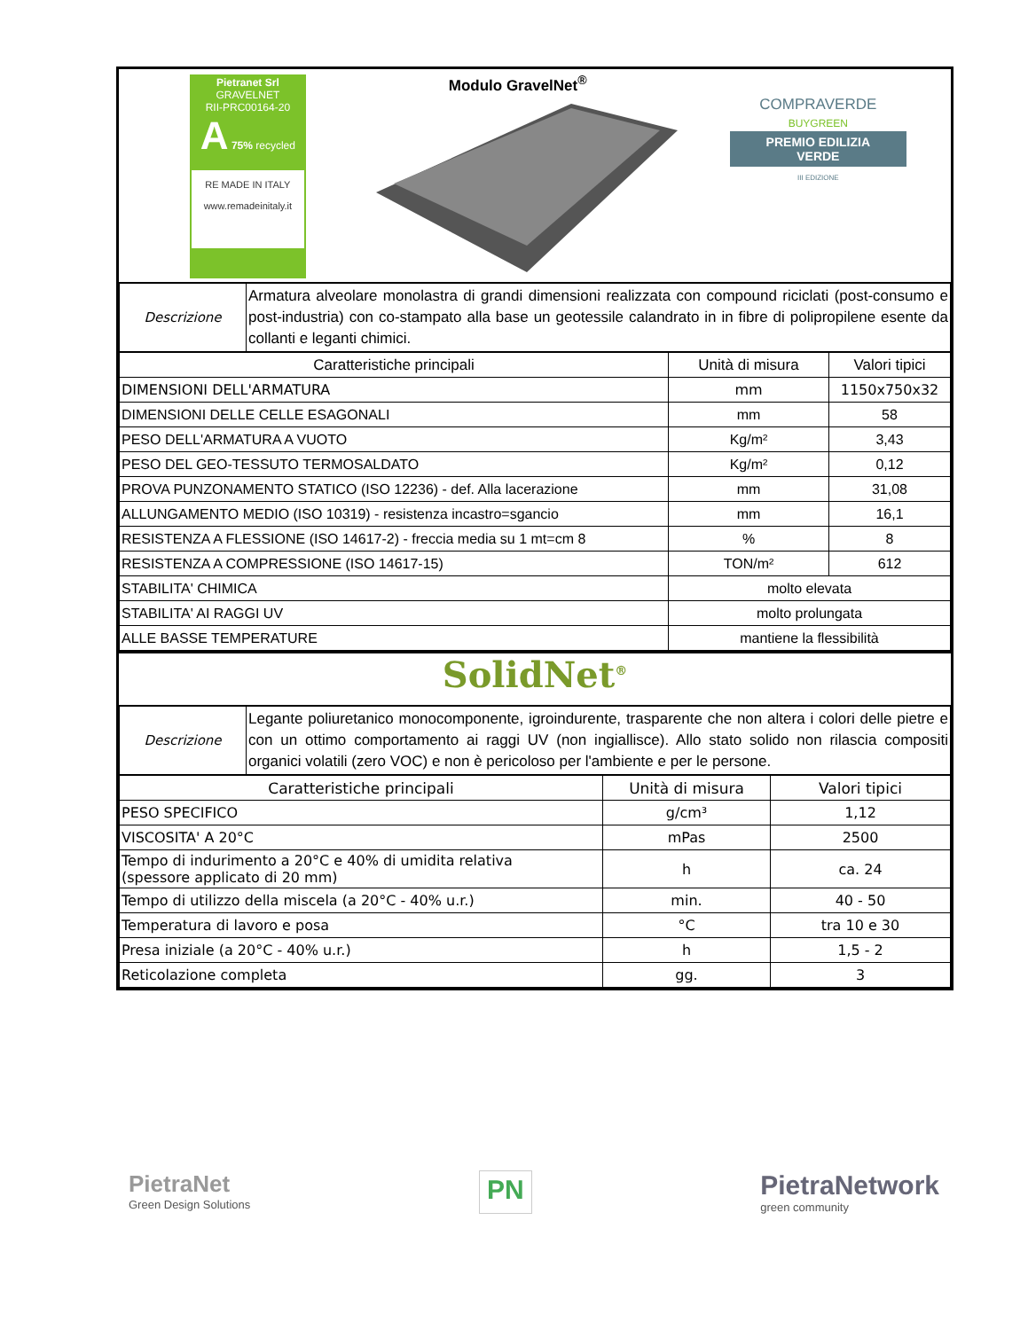Pietranet Srl
GRAVELNET
RII-PRC00164-20
A 75% recycled
RE MADE IN ITALY
www.remadeinitaly.it
Modulo GravelNet<sup>®</sup>
COMPRAVERDE
BUYGREEN
PREMIO EDILIZIA VERDE
III EDIZIONE
| Descrizione | Armatura alveolare monolastra di grandi dimensioni realizzata con compound riciclati (post-consumo e post-industria) con co-stampato alla base un geotessile calandrato in in fibre di polipropilene esente da collanti e leganti chimici. |
| Caratteristiche principali | Unità di misura | Valori tipici |
| --- | --- | --- |
| DIMENSIONI DELL'ARMATURA | mm | 1150x750x32 |
| DIMENSIONI DELLE CELLE ESAGONALI | mm | 58 |
| PESO DELL'ARMATURA A VUOTO | Kg/m² | 3,43 |
| PESO DEL GEO-TESSUTO TERMOSALDATO | Kg/m² | 0,12 |
| PROVA PUNZONAMENTO STATICO (ISO 12236) - def. Alla lacerazione | mm | 31,08 |
| ALLUNGAMENTO MEDIO (ISO 10319) - resistenza incastro=sgancio | mm | 16,1 |
| RESISTENZA A FLESSIONE (ISO 14617-2) - freccia media su 1 mt=cm 8 | % | 8 |
| RESISTENZA A COMPRESSIONE (ISO 14617-15) | TON/m² | 612 |
| STABILITA' CHIMICA | molto elevata | |
| STABILITA' AI RAGGI UV | molto prolungata | |
| ALLE BASSE TEMPERATURE | mantiene la flessibilità | |
SolidNet<sup>®</sup>
| Descrizione | Legante poliuretanico monocomponente, igroindurente, trasparente che non altera i colori delle pietre e con un ottimo comportamento ai raggi UV (non ingiallisce). Allo stato solido non rilascia compositi organici volatili (zero VOC) e non è pericoloso per l'ambiente e per le persone. |
| Caratteristiche principali | Unità di misura | Valori tipici |
| --- | --- | --- |
| PESO SPECIFICO | g/cm³ | 1,12 |
| VISCOSITA' A 20°C | mPas | 2500 |
| Tempo di indurimento a 20°C e 40% di umidita relativa (spessore applicato di 20 mm) | h | ca. 24 |
| Tempo di utilizzo della miscela (a 20°C - 40% u.r.) | min. | 40 - 50 |
| Temperatura di lavoro e posa | °C | tra 10 e 30 |
| Presa iniziale (a 20°C - 40% u.r.) | h | 1,5 - 2 |
| Reticolazione completa | gg. | 3 |
PietraNet
Green Design Solutions
PN
PietraNetwork
green community